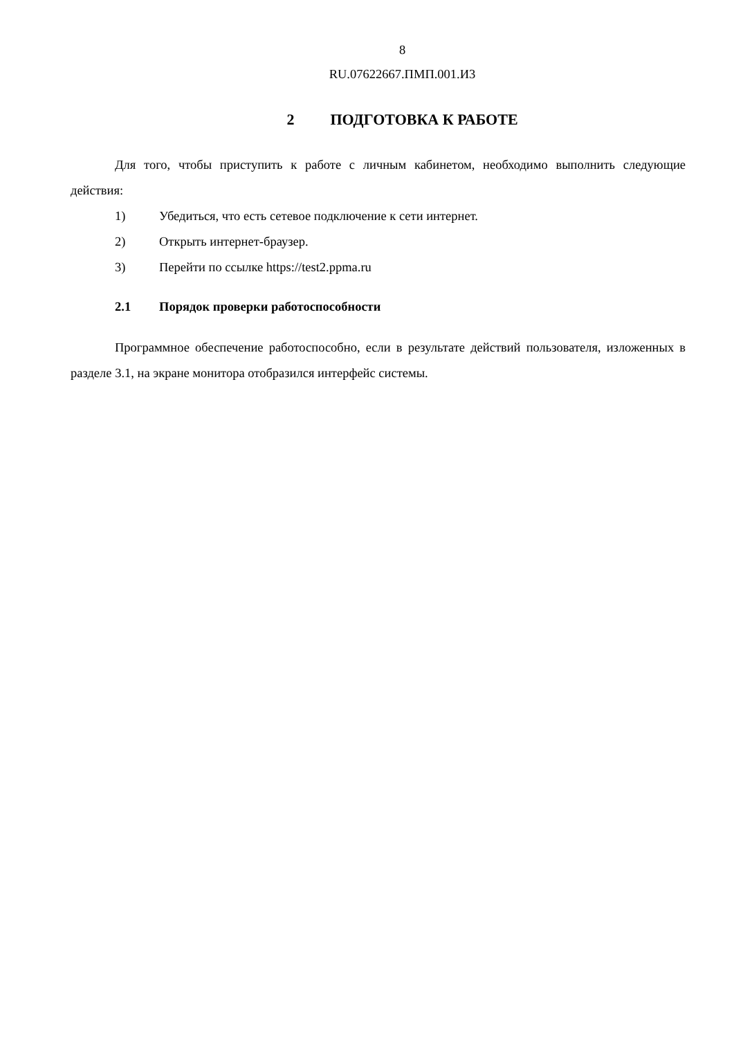8
RU.07622667.ПМП.001.И3
2 ПОДГОТОВКА К РАБОТЕ
Для того, чтобы приступить к работе с личным кабинетом, необходимо выполнить следующие действия:
1) Убедиться, что есть сетевое подключение к сети интернет.
2) Открыть интернет-браузер.
3) Перейти по ссылке https://test2.ppma.ru
2.1 Порядок проверки работоспособности
Программное обеспечение работоспособно, если в результате действий пользователя, изложенных в разделе 3.1, на экране монитора отобразился интерфейс системы.